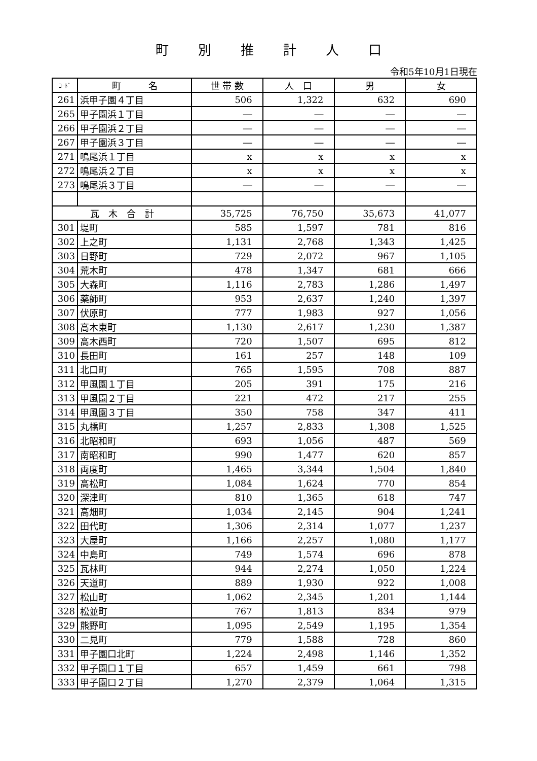町別推計人口
令和5年10月1日現在
| ｺｰﾄﾞ | 町 名 | 世 帯 数 | 人 口 | 男 | 女 |
| --- | --- | --- | --- | --- | --- |
| 261 | 浜甲子園４丁目 | 506 | 1,322 | 632 | 690 |
| 265 | 甲子園浜１丁目 | ― | ― | ― | ― |
| 266 | 甲子園浜２丁目 | ― | ― | ― | ― |
| 267 | 甲子園浜３丁目 | ― | ― | ― | ― |
| 271 | 鳴尾浜１丁目 | x | x | x | x |
| 272 | 鳴尾浜２丁目 | x | x | x | x |
| 273 | 鳴尾浜３丁目 | ― | ― | ― | ― |
| 瓦 木 合 計 | | 35,725 | 76,750 | 35,673 | 41,077 |
| 301 | 堤町 | 585 | 1,597 | 781 | 816 |
| 302 | 上之町 | 1,131 | 2,768 | 1,343 | 1,425 |
| 303 | 日野町 | 729 | 2,072 | 967 | 1,105 |
| 304 | 荒木町 | 478 | 1,347 | 681 | 666 |
| 305 | 大森町 | 1,116 | 2,783 | 1,286 | 1,497 |
| 306 | 薬師町 | 953 | 2,637 | 1,240 | 1,397 |
| 307 | 伏原町 | 777 | 1,983 | 927 | 1,056 |
| 308 | 高木東町 | 1,130 | 2,617 | 1,230 | 1,387 |
| 309 | 高木西町 | 720 | 1,507 | 695 | 812 |
| 310 | 長田町 | 161 | 257 | 148 | 109 |
| 311 | 北口町 | 765 | 1,595 | 708 | 887 |
| 312 | 甲風園１丁目 | 205 | 391 | 175 | 216 |
| 313 | 甲風園２丁目 | 221 | 472 | 217 | 255 |
| 314 | 甲風園３丁目 | 350 | 758 | 347 | 411 |
| 315 | 丸橋町 | 1,257 | 2,833 | 1,308 | 1,525 |
| 316 | 北昭和町 | 693 | 1,056 | 487 | 569 |
| 317 | 南昭和町 | 990 | 1,477 | 620 | 857 |
| 318 | 両度町 | 1,465 | 3,344 | 1,504 | 1,840 |
| 319 | 高松町 | 1,084 | 1,624 | 770 | 854 |
| 320 | 深津町 | 810 | 1,365 | 618 | 747 |
| 321 | 高畑町 | 1,034 | 2,145 | 904 | 1,241 |
| 322 | 田代町 | 1,306 | 2,314 | 1,077 | 1,237 |
| 323 | 大屋町 | 1,166 | 2,257 | 1,080 | 1,177 |
| 324 | 中島町 | 749 | 1,574 | 696 | 878 |
| 325 | 瓦林町 | 944 | 2,274 | 1,050 | 1,224 |
| 326 | 天道町 | 889 | 1,930 | 922 | 1,008 |
| 327 | 松山町 | 1,062 | 2,345 | 1,201 | 1,144 |
| 328 | 松並町 | 767 | 1,813 | 834 | 979 |
| 329 | 熊野町 | 1,095 | 2,549 | 1,195 | 1,354 |
| 330 | 二見町 | 779 | 1,588 | 728 | 860 |
| 331 | 甲子園口北町 | 1,224 | 2,498 | 1,146 | 1,352 |
| 332 | 甲子園口１丁目 | 657 | 1,459 | 661 | 798 |
| 333 | 甲子園口２丁目 | 1,270 | 2,379 | 1,064 | 1,315 |